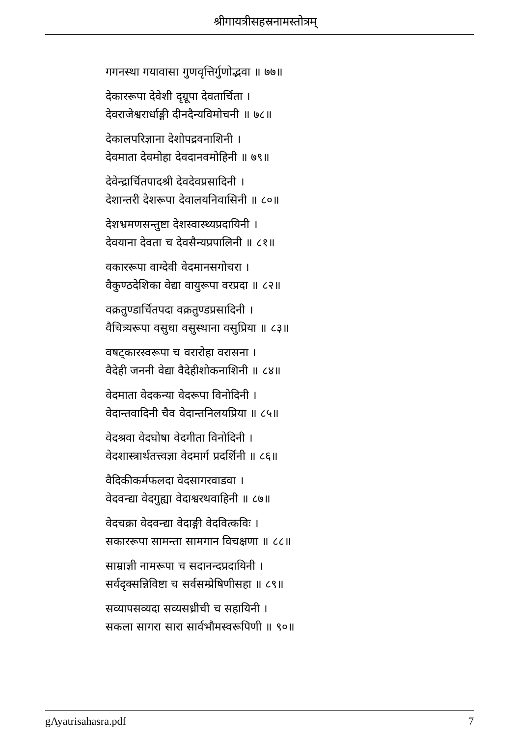श्रीगायत्रीसहस्रनामस्तोत्रम्
गगनस्था गयावासा गुणवृत्तिर्गुणोद्भवा ॥ ७७॥
देकाररूपा देवेशी दृग्रूपा देवतार्चिता ।
देवराजेश्वरार्धाङ्गी दीनदैन्यविमोचनी ॥ ७८॥
देकालपरिज्ञाना देशोपद्रवनाशिनी ।
देवमाता देवमोहा देवदानवमोहिनी ॥ ७९॥
देवेन्द्रार्चितपादश्री देवदेवप्रसादिनी ।
देशान्तरी देशरूपा देवालयनिवासिनी ॥ ८०॥
देशभ्रमणसन्तुष्टा देशस्वास्थ्यप्रदायिनी ।
देवयाना देवता च देवसैन्यप्रपालिनी ॥ ८१॥
वकाररूपा वाग्देवी वेदमानसगोचरा ।
वैकुण्ठदेशिका वेद्या वायुरूपा वरप्रदा ॥ ८२॥
वक्रतुण्डार्चितपदा वक्रतुण्डप्रसादिनी ।
वैचित्र्यरूपा वसुधा वसुस्थाना वसुप्रिया ॥ ८३॥
वषट्कारस्वरूपा च वरारोहा वरासना ।
वैदेही जननी वेद्या वैदेहीशोकनाशिनी ॥ ८४॥
वेदमाता वेदकन्या वेदरूपा विनोदिनी ।
वेदान्तवादिनी चैव वेदान्तनिलयप्रिया ॥ ८५॥
वेदश्रवा वेदघोषा वेदगीता विनोदिनी ।
वेदशास्त्रार्थतत्त्वज्ञा वेदमार्ग प्रदर्शिनी ॥ ८६॥
वैदिकीकर्मफलदा वेदसागरवाडवा ।
वेदवन्द्या वेदगुह्या वेदाश्वरथवाहिनी ॥ ८७॥
वेदचक्रा वेदवन्द्या वेदाङ्गी वेदवित्कविः ।
सकाररूपा सामन्ता सामगान विचक्षणा ॥ ८८॥
साम्राज्ञी नामरूपा च सदानन्दप्रदायिनी ।
सर्वदृक्सन्निविष्टा च सर्वसम्प्रेषिणीसहा ॥ ८९॥
सव्यापसव्यदा सव्यसध्रीची च सहायिनी ।
सकला सागरा सारा सार्वभौमस्वरूपिणी ॥ ९०॥
gAyatrisahasra.pdf 7